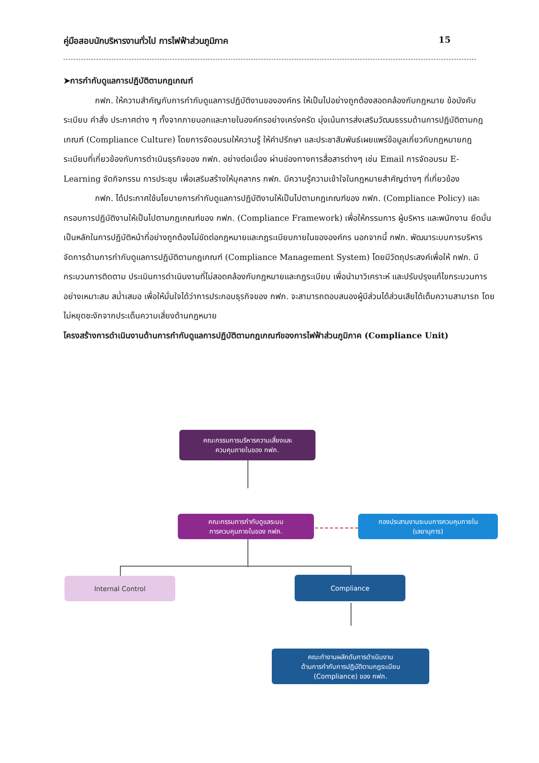คู่มือสอบนักบริหารงานทั่วไป การไฟฟ้าส่วนภูมิภาค 15
➤การกำกับดูแลการปฏิบัติตามกฎเกณฑ์
กฟภ. ให้ความสำคัญกับการกำกับดูแลการปฏิบัติงานขององค์กร ให้เป็นไปอย่างถูกต้องสอดคล้องกับกฎหมาย ข้อบังคับ ระเบียบ คำสั่ง ประกาศต่าง ๆ ทั้งจากภายนอกและภายในองค์กรอย่างเคร่งครัด มุ่งเน้นการส่งเสริมวัฒนธรรมด้านการปฏิบัติตามกฎเกณฑ์ (Compliance Culture) โดยการจัดอบรมให้ความรู้ ให้คำปรึกษา และประชาสัมพันธ์เผยแพร่ข้อมูลเกี่ยวกับกฎหมายกฎระเบียบที่เกี่ยวข้องกับการดำเนินธุรกิจของ กฟภ. อย่างต่อเนื่อง ผ่านช่องทางการสื่อสารต่างๆ เช่น Email การจัดอบรม E-Learning จัดกิจกรรม การประชุม เพื่อเสริมสร้างให้บุคลากร กฟภ. มีความรู้ความเข้าใจในกฎหมายสำคัญต่างๆ ที่เกี่ยวข้อง
กฟภ. ได้ประกาศใช้นโยบายการกำกับดูแลการปฏิบัติงานให้เป็นไปตามกฎเกณฑ์ของ กฟภ. (Compliance Policy) และกรอบการปฏิบัติงานให้เป็นไปตามกฎเกณฑ์ของ กฟภ. (Compliance Framework) เพื่อให้กรรมการ ผู้บริหาร และพนักงาน ยึดมั่นเป็นหลักในการปฏิบัติหน้าที่อย่างถูกต้องไม่ขัดต่อกฎหมายและกฎระเบียบภายในขององค์กร นอกจากนี้ กฟภ. พัฒนาระบบการบริหารจัดการด้านการกำกับดูแลการปฏิบัติตามกฎเกณฑ์ (Compliance Management System) โดยมีวัตถุประสงค์เพื่อให้ กฟภ. มีกระบวนการติดตาม ประเมินการดำเนินงานที่ไม่สอดคล้องกับกฎหมายและกฎระเบียบ เพื่อนำมาวิเคราะห์ และปรับปรุงแก้ไขกระบวนการอย่างเหมาะสม สม่ำเสมอ เพื่อให้มั่นใจได้ว่าการประกอบธุรกิจของ กฟภ. จะสามารถตอบสนองผู้มีส่วนได้ส่วนเสียได้เต็มความสามารถ โดยไม่หยุดชะงักจากประเด็นความเสี่ยงด้านกฎหมาย
โครงสร้างการดำเนินงานด้านการกำกับดูแลการปฏิบัติตามกฎเกณฑ์ของการไฟฟ้าส่วนภูมิภาค (Compliance Unit)
คณะกรรมการบริหารความเสี่ยงและ
ควบคุมภายในของ กฟภ.
คณะกรรมการกำกับดูแลระบบ
การควบคุมภายในของ กฟภ.
กองประสานงานระบบการควบคุมภายใน
(เลขานุการ)
Internal Control Compliance
คณะทำงานผลักดันการดำเนินงาน
ด้านการกำกับการปฏิบัติตามกฎระเบียบ
(Compliance) ของ กฟภ.